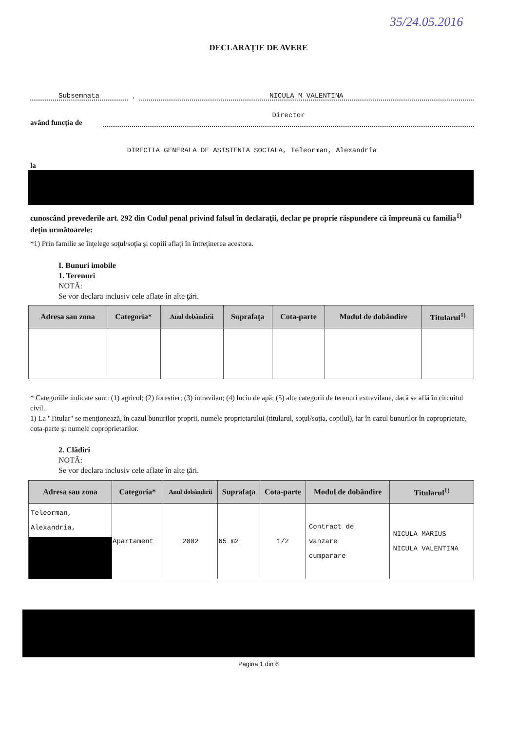35/24.05.2016
DECLARAŢIE DE AVERE
Subsemnata
,
NICULA M VALENTINA
având funcţia de
Director
DIRECTIA GENERALA DE ASISTENTA SOCIALA, Teleorman, Alexandria
la
cunoscând prevederile art. 292 din Codul penal privind falsul în declaraţii, declar pe propriе răspundere că împreună cu familia<sup>1)</sup> deţin următoarele:
*1) Prin familie se înţelege soţul/soţia şi copiii aflaţi în întreţinerea acestora.
I. Bunuri imobile
1. Terenuri
NOTĂ:
Se vor declara inclusiv cele aflate în alte ţări.
| Adresa sau zona | Categoria* | Anul dobândirii | Suprafaţa | Cota-parte | Modul de dobândire | Titularul<sup>1)</sup> |
| --- | --- | --- | --- | --- | --- | --- |
* Categoriile indicate sunt: (1) agricol; (2) forestier; (3) intravilan; (4) luciu de apă; (5) alte categorii de terenuri extravilane, dacă se află în circuitul civil.
1) La "Titular" se menţionează, în cazul bunurilor proprii, numele proprietarului (titularul, soţul/soţia, copilul), iar în cazul bunurilor în coproprietate, cota-parte şi numele coproprietarilor.
2. Clădiri
NOTĂ:
Se vor declara inclusiv cele aflate în alte ţări.
| Adresa sau zona | Categoria* | Anul dobândirii | Suprafaţa | Cota-parte | Modul de dobândire | Titularul<sup>1)</sup> |
| --- | --- | --- | --- | --- | --- | --- |
| Teleorman, Alexandria, | Apartament | 2002 | 65 m2 | 1/2 | Contract de vanzare cumparare | NICULA MARIUS NICULA VALENTINA |
Pagina 1 din 6